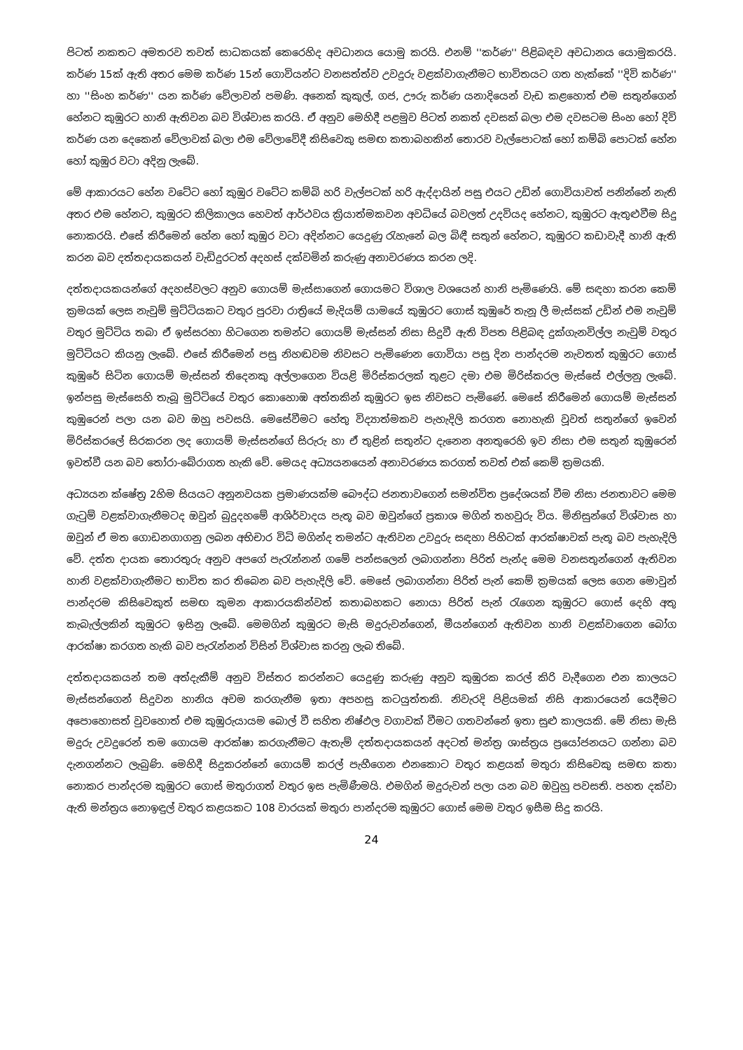පිටත් නකතට අමතරව තවත් සාධකයක් කෙරෙහිද අවධානය යොමු කරයි. එනම් ''කර්ණ'' පිළිබඳව අවධානය යොමුකරයි. කර්ණ 15ක් ඇති අතර මෙම කර්ණ 15න් ගොවියන්ට වනසත්ත්ව උවදුරු වළක්වාගැනීමට භාවිතයට ගත හැක්කේ ''දිවි කර්ණ'' හා ''සිංහ කර්ණ'' යන කර්ණ වේලාවන් පමණි. අනෙක් කුකුල්, ගජ, ඌරු කර්ණ යනාදියෙන් වැඩ කළහොත් එම සතුන්ගෙන් හේනට කුඹුරට හානි ඇතිවන බව විශ්වාස කරයි. ඒ අනුව මෙහිදී පළමුව පිටත් නකත් දවසක් බලා එම දවසටම සිංහ හෝ දිවි කර්ණ යන දෙකෙන් වේලාවක් බලා එම වේලාවේදී කිසිවෙකු සමඟ කතාබහකින් තොරව වැල්පොටක් හෝ කම්බි පොටක් හේන හෝ කුඹුර වටා අදිනු ලැබේ.
මේ ආකාරයට හේන වටේට හෝ කුඹුර වටේට කම්බි හරි වැල්පටක් හරි ඇද්දායින් පසු එයට උඩින් ගොවියාවත් පනින්නේ නැති අතර එම හේනට, කුඹුරට කිලිකාලය හෙවත් ආර්ථවය ක්‍රියාත්මකවන අවධියේ බවලත් උදවියද හේනට, කුඹුරට ඇතුළුවීම සිදු නොකරයි. එසේ කිරීමෙන් හේන හෝ කුඹුර වටා අදින්නට යෙදුණු රැහැනේ බල බිඳී සතුන් හේනට, කුඹුරට කඩාවැදී හානි ඇති කරන බව දත්තදායකයන් වැඩිදුරටත් අදහස් දක්වමින් කරුණු අනාවරණය කරන ලදි.
දත්තදායකයන්ගේ අදහස්වලට අනුව ගොයම් මැස්සාගෙන් ගොයමට විශාල වශයෙන් හානි පැමිණෙයි. මේ සඳහා කරන කෙම් ක්‍රමයක් ලෙස නැවුම් මුට්ටියකට වතුර පුරවා රාත්‍රියේ මැදියම් යාමයේ කුඹුරට ගොස් කුඹුරේ තැනූ ලී මැස්සක් උඩින් එම නැවුම් වතුර මුට්ටිය තබා ඒ ඉස්සරහා හිටගෙන තමන්ට ගොයම් මැස්සන් නිසා සිදුවී ඇති විපත පිළිබඳ දුක්ගැනවිල්ල නැවුම් වතුර මුට්ටියට කියනු ලැබේ. එසේ කිරීමෙන් පසු නිහඬවම නිවසට පැමිණෙන ගොවියා පසු දින පාන්දරම නැවතත් කුඹුරට ගොස් කුඹුරේ සිටින ගොයම් මැස්සන් තිදෙනකු අල්ලාගෙන වියළි මිරිස්කරලක් තුළට දමා එම මිරිස්කරල මැස්සේ එල්ලනු ලැබේ. ඉන්පසු මැස්සෙහි තැබූ මුට්ටියේ වතුර කොහොඹ අත්තකින් කුඹුරට ඉස නිවසට පැමිණේ. මෙසේ කිරීමෙන් ගොයම් මැස්සන් කුඹුරෙන් පලා යන බව ඔහු පවසයි. මෙසේවීමට හේතු විද්‍යාත්මකව පැහැදිලි කරගත නොහැකි වූවත් සතුන්ගේ ඉවෙන් මිරිස්කරලේ සිරකරන ලද ගොයම් මැස්සන්ගේ සිරුරු හා ඒ තුළින් සතුන්ට දැනෙන අනතුරෙහි ඉව නිසා එම සතුන් කුඹුරෙන් ඉවත්වී යන බව තෝරා-බේරාගත හැකි වේ. මෙයද අධ්‍යයනයෙන් අනාවරණය කරගත් තවත් එක් කෙම් ක්‍රමයකි.
අධ්‍යයන ක්ෂේත්‍ර 2හිම සියයට අනූනවයක ප්‍රමාණයක්ම බෞද්ධ ජනතාවගෙන් සමන්විත ප්‍රදේශයක් වීම නිසා ජනතාවට මෙම ගැටුම් වළක්වාගැනීමටද ඔවුන් බුදුදහමේ ආශිර්වාදය පැතූ බව ඔවුන්ගේ ප්‍රකාශ මගින් තහවුරු විය. මිනිසුන්ගේ විශ්වාස හා ඔවුන් ඒ මත ගොඩනගාගනු ලබන අභිචාර විධි මගින්ද තමන්ට ඇතිවන උවදුරු සඳහා පිහිටක් ආරක්ෂාවක් පැතූ බව පැහැදිලි වේ. දත්ත දායක තොරතුරු අනුව අපගේ පැරැන්නන් ගමේ පන්සලෙන් ලබාගන්නා පිරිත් පැන්ද මෙම වනසතුන්ගෙන් ඇතිවන හානි වළක්වාගැනීමට භාවිත කර තිබෙන බව පැහැදිලි වේ. මෙසේ ලබාගන්නා පිරිත් පැන් කෙම් ක්‍රමයක් ලෙස ගෙන මොවුන් පාන්දරම කිසිවෙකුත් සමඟ කුමන ආකාරයකින්වත් කතාබහකට නොයා පිරිත් පැන් රැගෙන කුඹුරට ගොස් දෙහි අතු කැබැල්ලකින් කුඹුරට ඉසිනු ලැබේ. මෙමගින් කුඹුරට මැසි මදුරුවන්ගෙන්, මීයන්ගෙන් ඇතිවන හානි වළක්වාගෙන බෝග ආරක්ෂා කරගත හැකි බව පැරැන්නන් විසින් විශ්වාස කරනු ලැබ තිබේ.
දත්තදායකයන් තම අත්දැකීම් අනුව විස්තර කරන්නට යෙදුණු කරුණු අනුව කුඹුරක කරල් කිරි වැදීගෙන එන කාලයට මැස්සන්ගෙන් සිදුවන හානිය අවම කරගැනීම ඉතා අපහසු කටයුත්තකි. නිවැරදි පිළියමක් නිසි ආකාරයෙන් යෙදීමට අපොහොසත් වුවහොත් එම කුඹුරුයායම බොල් වී සහිත නිෂ්ඵල වගාවක් වීමට ගතවන්නේ ඉතා සුළු කාලයකි. මේ නිසා මැසි මදුරු උවදුරෙන් තම ගොයම ආරක්ෂා කරගැනීමට ඇතැම් දත්තදායකයන් අදටත් මන්ත්‍ර ශාස්ත්‍රය ප්‍රයෝජනයට ගන්නා බව දැනගන්නට ලැබුණි. මෙහිදී සිදුකරන්නේ ගොයම් කරල් පැහීගෙන එනකොට වතුර කළයක් මතුරා කිසිවෙකු සමඟ කතා නොකර පාන්දරම කුඹුරට ගොස් මතුරාගත් වතුර ඉස පැමිණීමයි. එමගින් මදුරුවන් පලා යන බව ඔවුහු පවසති. පහත දක්වා ඇති මන්ත්‍රය නොඉඳුල් වතුර කළයකට 108 වාරයක් මතුරා පාන්දරම කුඹුරට ගොස් මෙම වතුර ඉසීම සිදු කරයි.
24